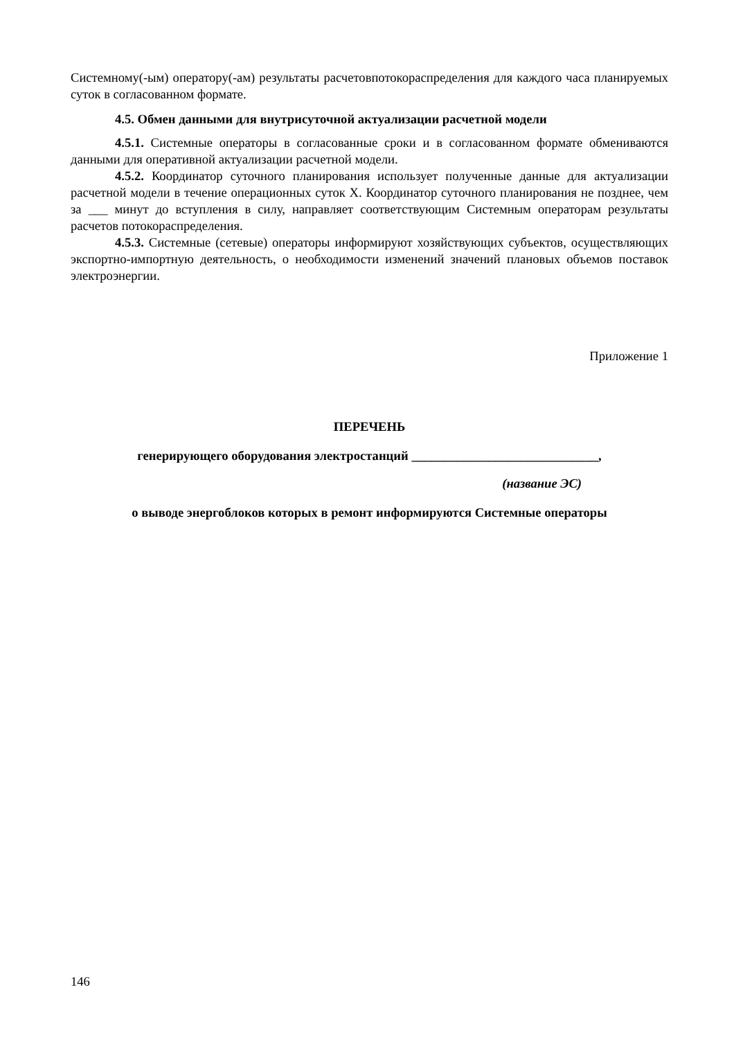Системному(-ым) оператору(-ам) результаты расчетовпотокораспределения для каждого часа планируемых суток в согласованном формате.
4.5. Обмен данными для внутрисуточной актуализации расчетной модели
4.5.1. Системные операторы в согласованные сроки и в согласованном формате обмениваются данными для оперативной актуализации расчетной модели.
4.5.2. Координатор суточного планирования использует полученные данные для актуализации расчетной модели в течение операционных суток Х. Координатор суточного планирования не позднее, чем за ___ минут до вступления в силу, направляет соответствующим Системным операторам результаты расчетов потокораспределения.
4.5.3. Системные (сетевые) операторы информируют хозяйствующих субъектов, осуществляющих экспортно-импортную деятельность, о необходимости изменений значений плановых объемов поставок электроэнергии.
Приложение 1
ПЕРЕЧЕНЬ
генерирующего оборудования электростанций _____________________________,
(название ЭС)
о выводе энергоблоков которых в ремонт информируются Системные операторы
146